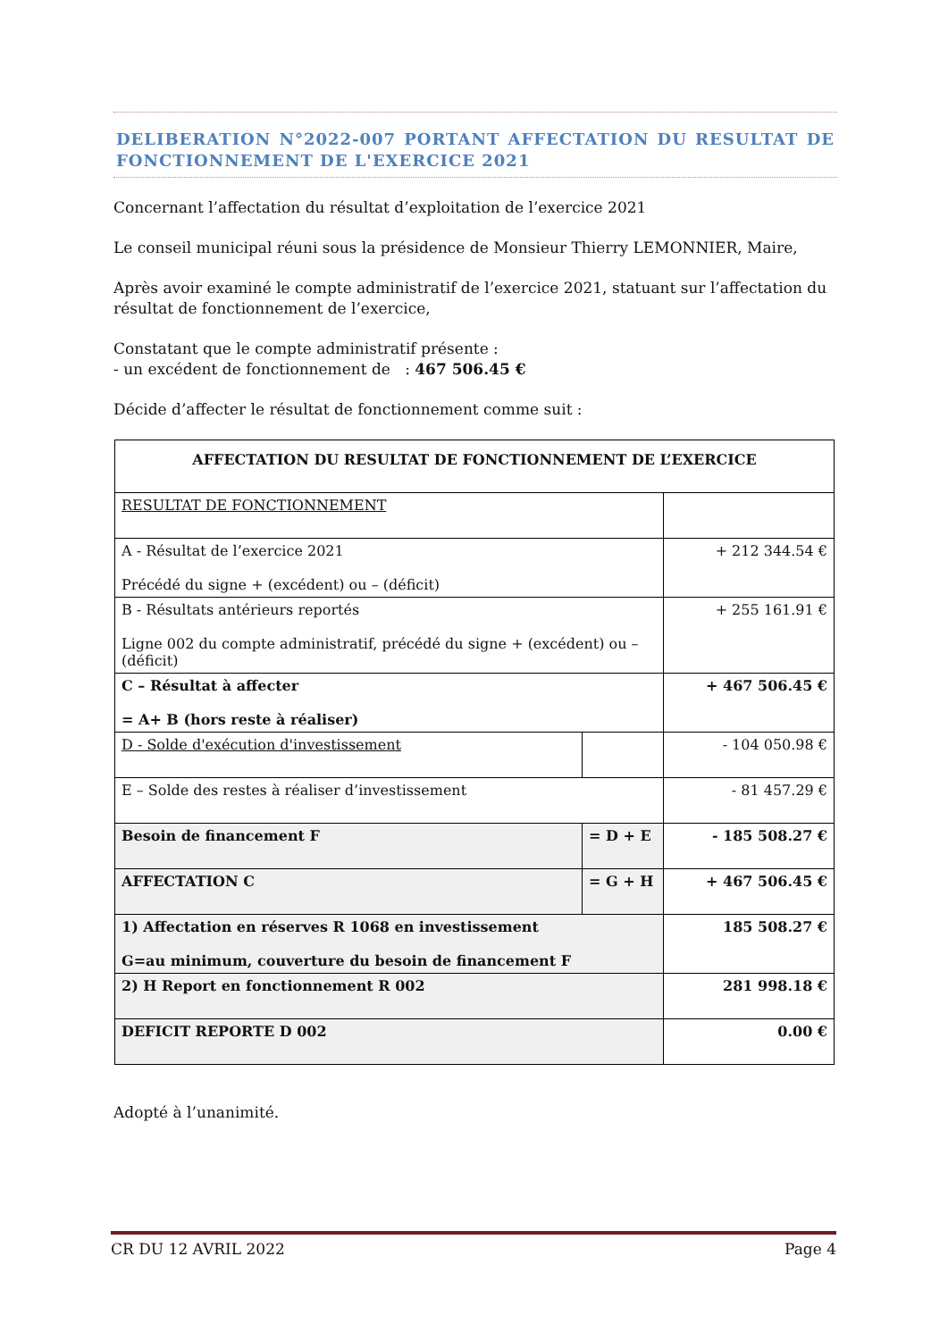DELIBERATION N°2022-007 PORTANT AFFECTATION DU RESULTAT DE FONCTIONNEMENT DE L'EXERCICE 2021
Concernant l’affectation du résultat d’exploitation de l’exercice 2021
Le conseil municipal réuni sous la présidence de Monsieur Thierry LEMONNIER, Maire,
Après avoir examiné le compte administratif de l’exercice 2021, statuant sur l’affectation du résultat de fonctionnement de l’exercice,
Constatant que le compte administratif présente :
- un excédent de fonctionnement de : 467 506.45 €
Décide d’affecter le résultat de fonctionnement comme suit :
| AFFECTATION DU RESULTAT DE FONCTIONNEMENT DE L’EXERCICE | | |
| RESULTAT DE FONCTIONNEMENT | | |
| A - Résultat de l’exercice 2021 Précédé du signe + (excédent) ou – (déficit) | | + 212 344.54 € |
| B - Résultats antérieurs reportés Ligne 002 du compte administratif, précédé du signe + (excédent) ou – (déficit) | | + 255 161.91 € |
| C – Résultat à affecter = A+ B (hors reste à réaliser) | | + 467 506.45 € |
| D - Solde d'exécution d'investissement | | - 104 050.98 € |
| E – Solde des restes à réaliser d’investissement | | - 81 457.29 € |
| Besoin de financement F | = D + E | - 185 508.27 € |
| AFFECTATION C | = G + H | + 467 506.45 € |
| 1) Affectation en réserves R 1068 en investissement G=au minimum, couverture du besoin de financement F | | 185 508.27 € |
| 2) H Report en fonctionnement R 002 | | 281 998.18 € |
| DEFICIT REPORTE D 002 | | 0.00 € |
Adopté à l’unanimité.
CR DU 12 AVRIL 2022 Page 4